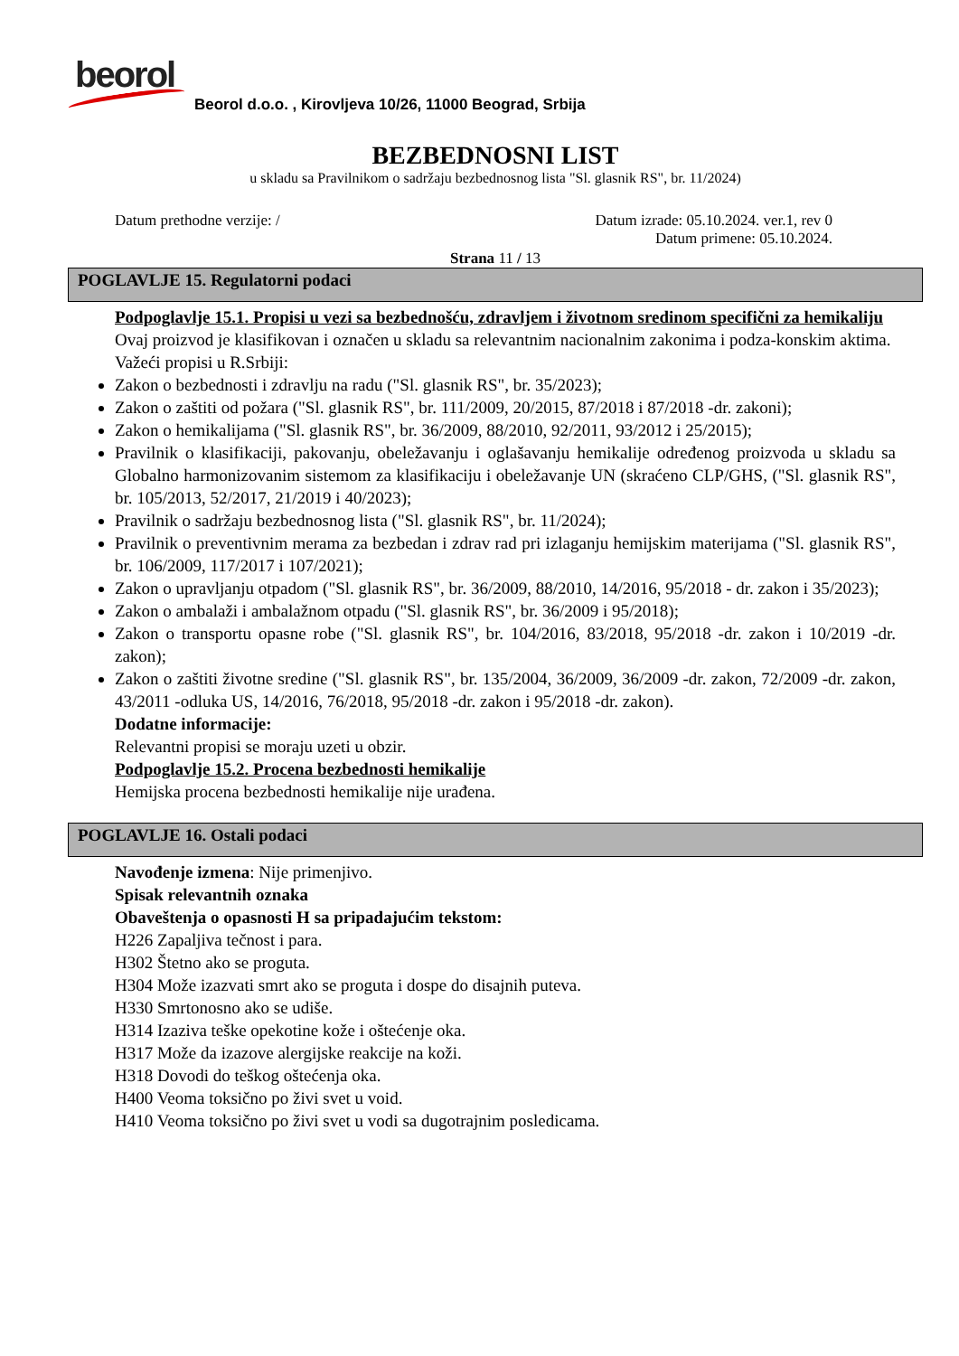beorol
Beorol d.o.o. , Kirovljeva 10/26, 11000 Beograd, Srbija
BEZBEDNOSNI LIST
u skladu sa Pravilnikom o sadržaju bezbednosnog lista "Sl. glasnik RS", br. 11/2024)
Datum prethodne verzije: / Datum izrade: 05.10.2024. ver.1, rev 0
Datum primene: 05.10.2024.
Strana 11 / 13
POGLAVLJE 15. Regulatorni podaci
Podpoglavlje 15.1. Propisi u vezi sa bezbednošću, zdravljem i životnom sredinom specifični za hemikaliju
Ovaj proizvod je klasifikovan i označen u skladu sa relevantnim nacionalnim zakonima i podza-konskim aktima.
Važeći propisi u R.Srbiji:
Zakon o bezbednosti i zdravlju na radu ("Sl. glasnik RS", br. 35/2023);
Zakon o zaštiti od požara ("Sl. glasnik RS", br. 111/2009, 20/2015, 87/2018 i 87/2018 -dr. zakoni);
Zakon o hemikalijama ("Sl. glasnik RS", br. 36/2009, 88/2010, 92/2011, 93/2012 i 25/2015);
Pravilnik o klasifikaciji, pakovanju, obeležavanju i oglašavanju hemikalije određenog proizvoda u skladu sa Globalno harmonizovanim sistemom za klasifikaciju i obeležavanje UN (skraćeno CLP/GHS, ("Sl. glasnik RS", br. 105/2013, 52/2017, 21/2019 i 40/2023);
Pravilnik o sadržaju bezbednosnog lista ("Sl. glasnik RS", br. 11/2024);
Pravilnik o preventivnim merama za bezbedan i zdrav rad pri izlaganju hemijskim materijama ("Sl. glasnik RS", br. 106/2009, 117/2017 i 107/2021);
Zakon o upravljanju otpadom ("Sl. glasnik RS", br. 36/2009, 88/2010, 14/2016, 95/2018 - dr. zakon i 35/2023);
Zakon o ambalaži i ambalažnom otpadu ("Sl. glasnik RS", br. 36/2009 i 95/2018);
Zakon o transportu opasne robe ("Sl. glasnik RS", br. 104/2016, 83/2018, 95/2018 -dr. zakon i 10/2019 -dr. zakon);
Zakon o zaštiti životne sredine ("Sl. glasnik RS", br. 135/2004, 36/2009, 36/2009 -dr. zakon, 72/2009 -dr. zakon, 43/2011 -odluka US, 14/2016, 76/2018, 95/2018 -dr. zakon i 95/2018 -dr. zakon).
Dodatne informacije:
Relevantni propisi se moraju uzeti u obzir.
Podpoglavlje 15.2. Procena bezbednosti hemikalije
Hemijska procena bezbednosti hemikalije nije urađena.
POGLAVLJE 16. Ostali podaci
Navođenje izmena: Nije primenjivo.
Spisak relevantnih oznaka
Obaveštenja o opasnosti H sa pripadajućim tekstom:
H226 Zapaljiva tečnost i para.
H302 Štetno ako se proguta.
H304 Može izazvati smrt ako se proguta i dospe do disajnih puteva.
H330 Smrtonosno ako se udiše.
H314 Izaziva teške opekotine kože i oštećenje oka.
H317 Može da izazove alergijske reakcije na koži.
H318 Dovodi do teškog oštećenja oka.
H400 Veoma toksično po živi svet u void.
H410 Veoma toksično po živi svet u vodi sa dugotrajnim posledicama.